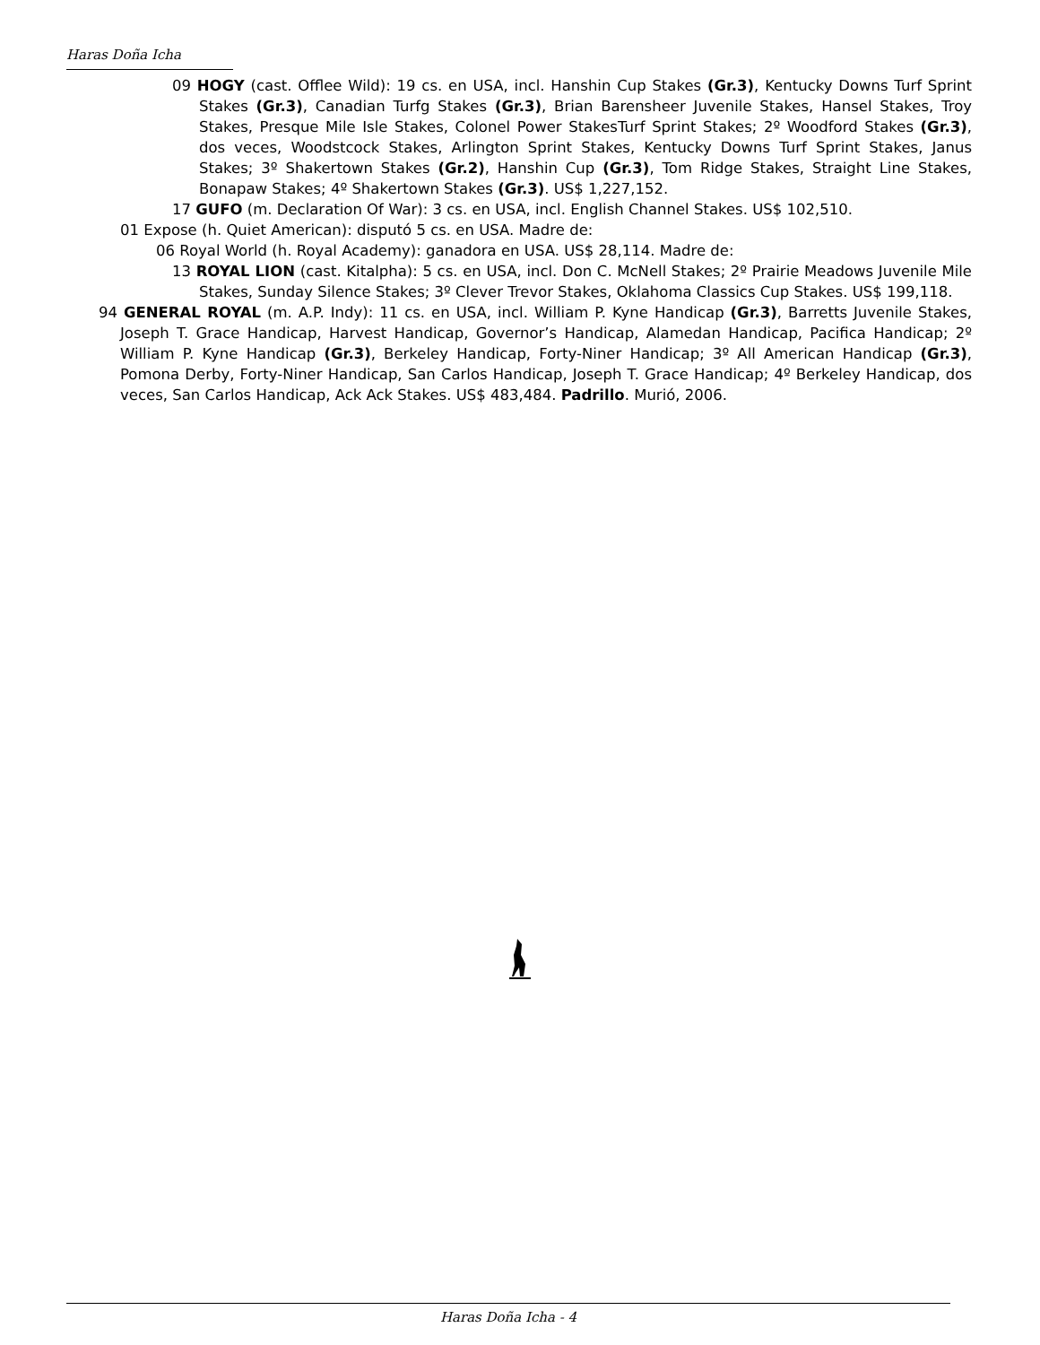Haras Doña Icha
09 HOGY (cast. Offlee Wild): 19 cs. en USA, incl. Hanshin Cup Stakes (Gr.3), Kentucky Downs Turf Sprint Stakes (Gr.3), Canadian Turfg Stakes (Gr.3), Brian Barensheer Juvenile Stakes, Hansel Stakes, Troy Stakes, Presque Mile Isle Stakes, Colonel Power StakesTurf Sprint Stakes; 2º Woodford Stakes (Gr.3), dos veces, Woodstcock Stakes, Arlington Sprint Stakes, Kentucky Downs Turf Sprint Stakes, Janus Stakes; 3º Shakertown Stakes (Gr.2), Hanshin Cup (Gr.3), Tom Ridge Stakes, Straight Line Stakes, Bonapaw Stakes; 4º Shakertown Stakes (Gr.3). US$ 1,227,152.
17 GUFO (m. Declaration Of War): 3 cs. en USA, incl. English Channel Stakes. US$ 102,510.
01 Expose (h. Quiet American): disputó 5 cs. en USA. Madre de:
06 Royal World (h. Royal Academy): ganadora en USA. US$ 28,114. Madre de:
13 ROYAL LION (cast. Kitalpha): 5 cs. en USA, incl. Don C. McNell Stakes; 2º Prairie Meadows Juvenile Mile Stakes, Sunday Silence Stakes; 3º Clever Trevor Stakes, Oklahoma Classics Cup Stakes. US$ 199,118.
94 GENERAL ROYAL (m. A.P. Indy): 11 cs. en USA, incl. William P. Kyne Handicap (Gr.3), Barretts Juvenile Stakes, Joseph T. Grace Handicap, Harvest Handicap, Governor’s Handicap, Alamedan Handicap, Pacifica Handicap; 2º William P. Kyne Handicap (Gr.3), Berkeley Handicap, Forty-Niner Handicap; 3º All American Handicap (Gr.3), Pomona Derby, Forty-Niner Handicap, San Carlos Handicap, Joseph T. Grace Handicap; 4º Berkeley Handicap, dos veces, San Carlos Handicap, Ack Ack Stakes. US$ 483,484. Padrillo. Murió, 2006.
Haras Doña Icha - 4